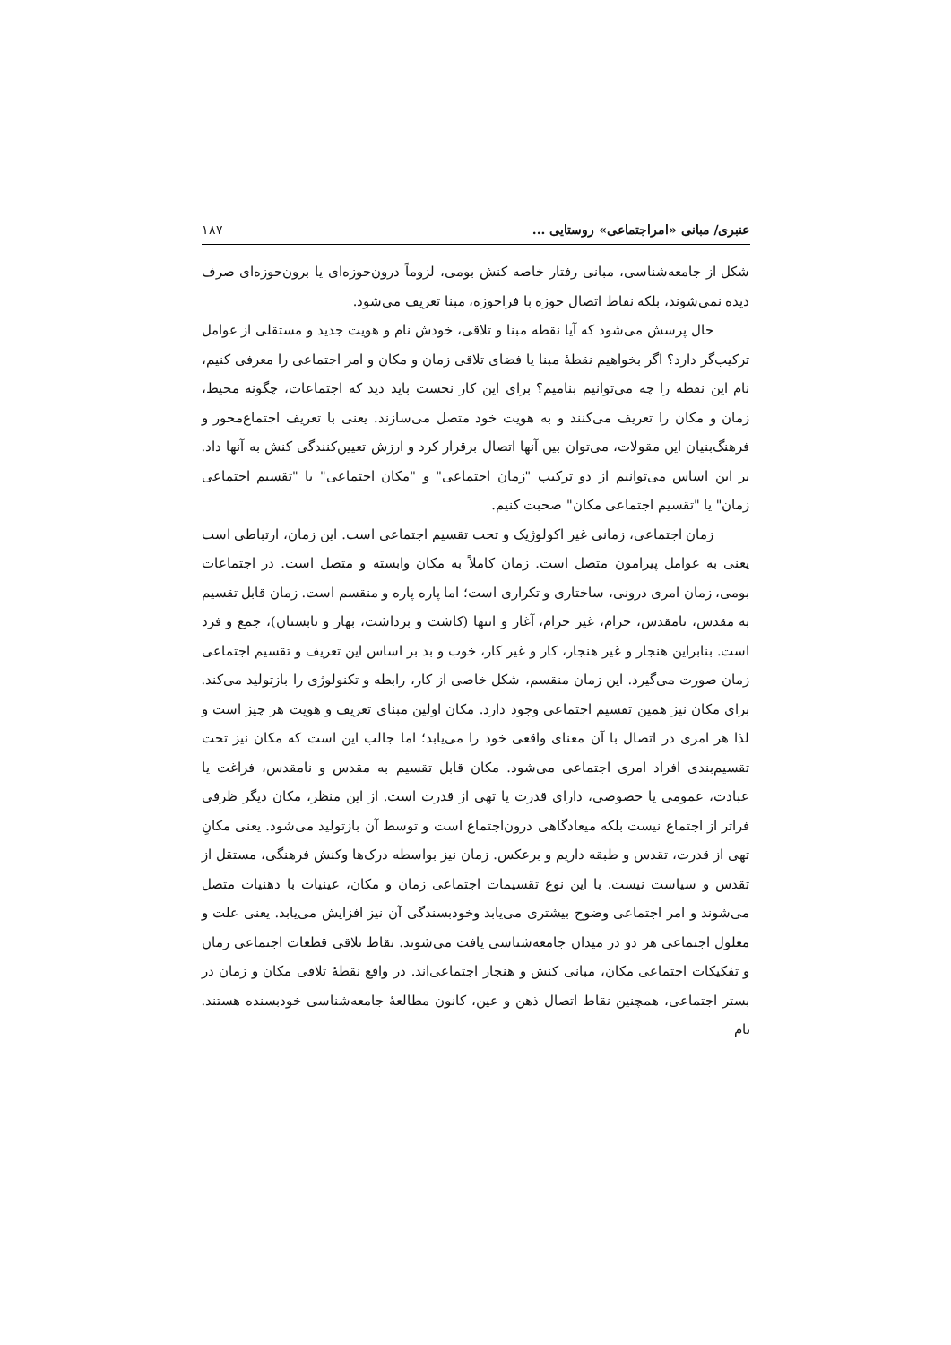عنبری/ مبانی «امراجتماعی» روستایی ... ۱۸۷
شکل از جامعه‌شناسی، مبانی رفتار خاصه کنش بومی، لزوماً درون‌حوزه‌ای یا برون‌حوزه‌ای صرف دیده نمی‌شوند، بلکه نقاط اتصال حوزه با فراحوزه، مبنا تعریف می‌شود.
حال پرسش می‌شود که آیا نقطه مبنا و تلاقی، خودش نام و هویت جدید و مستقلی از عوامل ترکیب‌گر دارد؟ اگر بخواهیم نقطهٔ مبنا یا فضای تلاقی زمان و مکان و امر اجتماعی را معرفی کنیم، نام این نقطه را چه می‌توانیم بنامیم؟ برای این کار نخست باید دید که اجتماعات، چگونه محیط، زمان و مکان را تعریف می‌کنند و به هویت خود متصل می‌سازند. یعنی با تعریف اجتماع‌محور و فرهنگ‌بنیان این مقولات، می‌توان بین آنها اتصال برقرار کرد و ارزش تعیین‌کنندگی کنش به آنها داد. بر این اساس می‌توانیم از دو ترکیب "زمان اجتماعی" و "مکان اجتماعی" یا "تقسیم اجتماعی زمان" یا "تقسیم اجتماعی مکان" صحبت کنیم.
زمان اجتماعی، زمانی غیر اکولوژیک و تحت تقسیم اجتماعی است. این زمان، ارتباطی است یعنی به عوامل پیرامون متصل است. زمان کاملاً به مکان وابسته و متصل است. در اجتماعات بومی، زمان امری درونی، ساختاری و تکراری است؛ اما پاره پاره و منقسم است. زمان قابل تقسیم به مقدس، نامقدس، حرام، غیر حرام، آغاز و انتها (کاشت و برداشت، بهار و تابستان)، جمع و فرد است. بنابراین هنجار و غیر هنجار، کار و غیر کار، خوب و بد بر اساس این تعریف و تقسیم اجتماعی زمان صورت می‌گیرد. این زمان منقسم، شکل خاصی از کار، رابطه و تکنولوژی را بازتولید می‌کند. برای مکان نیز همین تقسیم اجتماعی وجود دارد. مکان اولین مبنای تعریف و هویت هر چیز است و لذا هر امری در اتصال با آن معنای واقعی خود را می‌یابد؛ اما جالب این است که مکان نیز تحت تقسیم‌بندی افراد امری اجتماعی می‌شود. مکان قابل تقسیم به مقدس و نامقدس، فراغت یا عبادت، عمومی یا خصوصی، دارای قدرت یا تهی از قدرت است. از این منظر، مکان دیگر ظرفی فراتر از اجتماع نیست بلکه میعادگاهی درون‌اجتماع است و توسط آن بازتولید می‌شود. یعنی مکانِ تهی از قدرت، تقدس و طبقه داریم و برعکس. زمان نیز بواسطه درک‌ها وکنش فرهنگی، مستقل از تقدس و سیاست نیست. با این نوع تقسیمات اجتماعی زمان و مکان، عینیات با ذهنیات متصل می‌شوند و امر اجتماعی وضوح بیشتری می‌یابد وخودبسندگی آن نیز افزایش می‌یابد. یعنی علت و معلول اجتماعی هر دو در میدان جامعه‌شناسی یافت می‌شوند. نقاط تلاقی قطعات اجتماعی زمان و تفکیکات اجتماعی مکان، مبانی کنش و هنجار اجتماعی‌اند. در واقع نقطهٔ تلاقی مکان و زمان در بستر اجتماعی، همچنین نقاط اتصال ذهن و عین، کانون مطالعهٔ جامعه‌شناسی خودبسنده هستند. نام